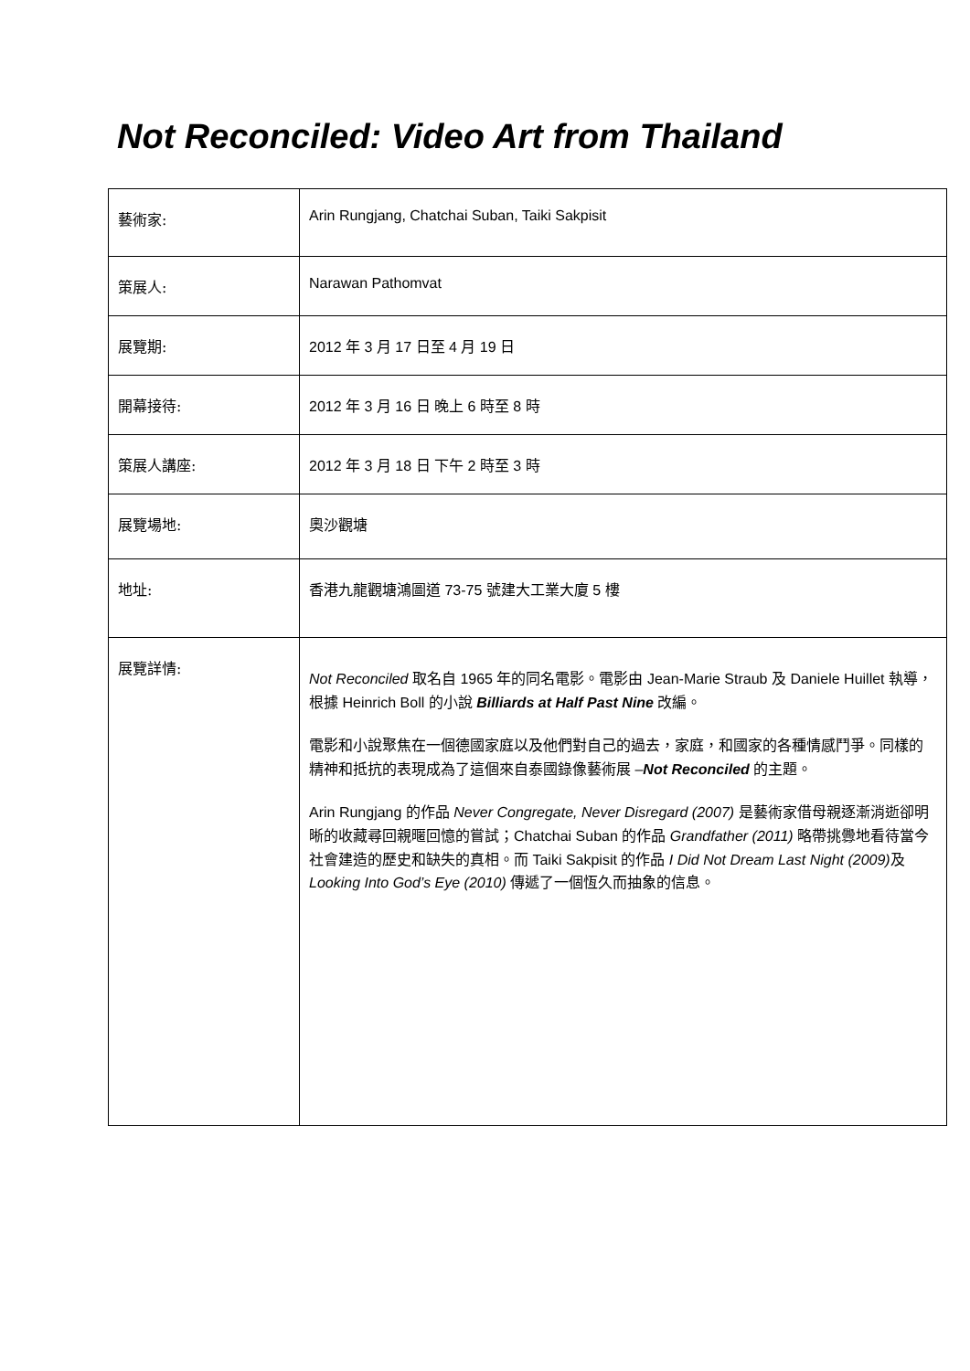Not Reconciled: Video Art from Thailand
| 藝術家: | Arin Rungjang, Chatchai Suban, Taiki Sakpisit |
| 策展人: | Narawan Pathomvat |
| 展覽期: | 2012 年 3 月 17 日至 4 月 19 日 |
| 開幕接待: | 2012 年 3 月 16 日 晚上 6 時至 8 時 |
| 策展人講座: | 2012 年 3 月 18 日 下午 2 時至 3 時 |
| 展覽場地: | 奧沙觀塘 |
| 地址: | 香港九龍觀塘鴻圖道 73-75 號建大工業大廈 5 樓 |
| 展覽詳情: | Not Reconciled 取名自 1965 年的同名電影。電影由 Jean-Marie Straub 及 Daniele Huillet 執導，根據 Heinrich Boll 的小說 Billiards at Half Past Nine 改編。 電影和小說聚焦在一個德國家庭以及他們對自己的過去，家庭，和國家的各種情感鬥爭。同樣的精神和抵抗的表現成為了這個來自泰國錄像藝術展 – Not Reconciled 的主題。 Arin Rungjang 的作品 Never Congregate, Never Disregard (2007) 是藝術家借母親逐漸消逝卻明晰的收藏尋回親暱回憶的嘗試；Chatchai Suban 的作品 Grandfather (2011) 略帶挑釁地看待當今社會建造的歷史和缺失的真相。而 Taiki Sakpisit 的作品 I Did Not Dream Last Night (2009) 及 Looking Into God’s Eye (2010) 傳遞了一個恆久而抽象的信息。 |